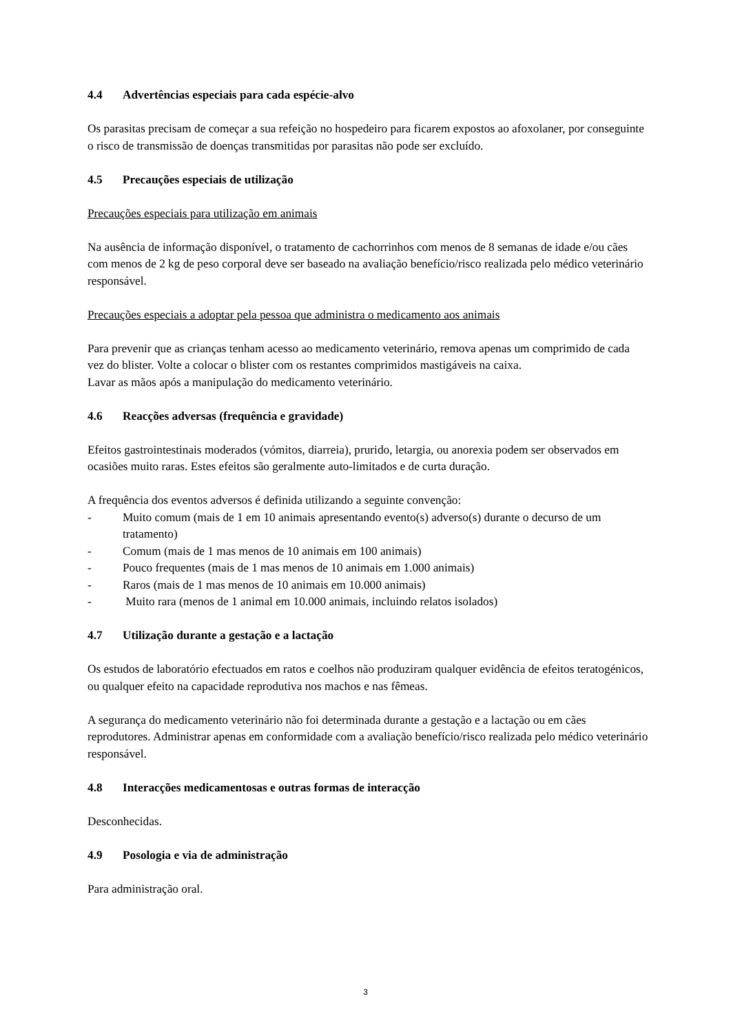4.4 Advertências especiais para cada espécie-alvo
Os parasitas precisam de começar a sua refeição no hospedeiro para ficarem expostos ao afoxolaner, por conseguinte o risco de transmissão de doenças transmitidas por parasitas não pode ser excluído.
4.5 Precauções especiais de utilização
Precauções especiais para utilização em animais
Na ausência de informação disponível, o tratamento de cachorrinhos com menos de 8 semanas de idade e/ou cães com menos de 2 kg de peso corporal deve ser baseado na avaliação benefício/risco realizada pelo médico veterinário responsável.
Precauções especiais a adoptar pela pessoa que administra o medicamento aos animais
Para prevenir que as crianças tenham acesso ao medicamento veterinário, remova apenas um comprimido de cada vez do blister. Volte a colocar o blister com os restantes comprimidos mastigáveis na caixa.
Lavar as mãos após a manipulação do medicamento veterinário.
4.6 Reacções adversas (frequência e gravidade)
Efeitos gastrointestinais moderados (vómitos, diarreia), prurido, letargia, ou anorexia podem ser observados em ocasiões muito raras. Estes efeitos são geralmente auto-limitados e de curta duração.
A frequência dos eventos adversos é definida utilizando a seguinte convenção:
- Muito comum (mais de 1 em 10 animais apresentando evento(s) adverso(s) durante o decurso de um tratamento)
- Comum (mais de 1 mas menos de 10 animais em 100 animais)
- Pouco frequentes (mais de 1 mas menos de 10 animais em 1.000 animais)
- Raros (mais de 1 mas menos de 10 animais em 10.000 animais)
- Muito rara (menos de 1 animal em 10.000 animais, incluindo relatos isolados)
4.7 Utilização durante a gestação e a lactação
Os estudos de laboratório efectuados em ratos e coelhos não produziram qualquer evidência de efeitos teratogénicos, ou qualquer efeito na capacidade reprodutiva nos machos e nas fêmeas.
A segurança do medicamento veterinário não foi determinada durante a gestação e a lactação ou em cães reprodutores. Administrar apenas em conformidade com a avaliação benefício/risco realizada pelo médico veterinário responsável.
4.8 Interacções medicamentosas e outras formas de interacção
Desconhecidas.
4.9 Posologia e via de administração
Para administração oral.
3